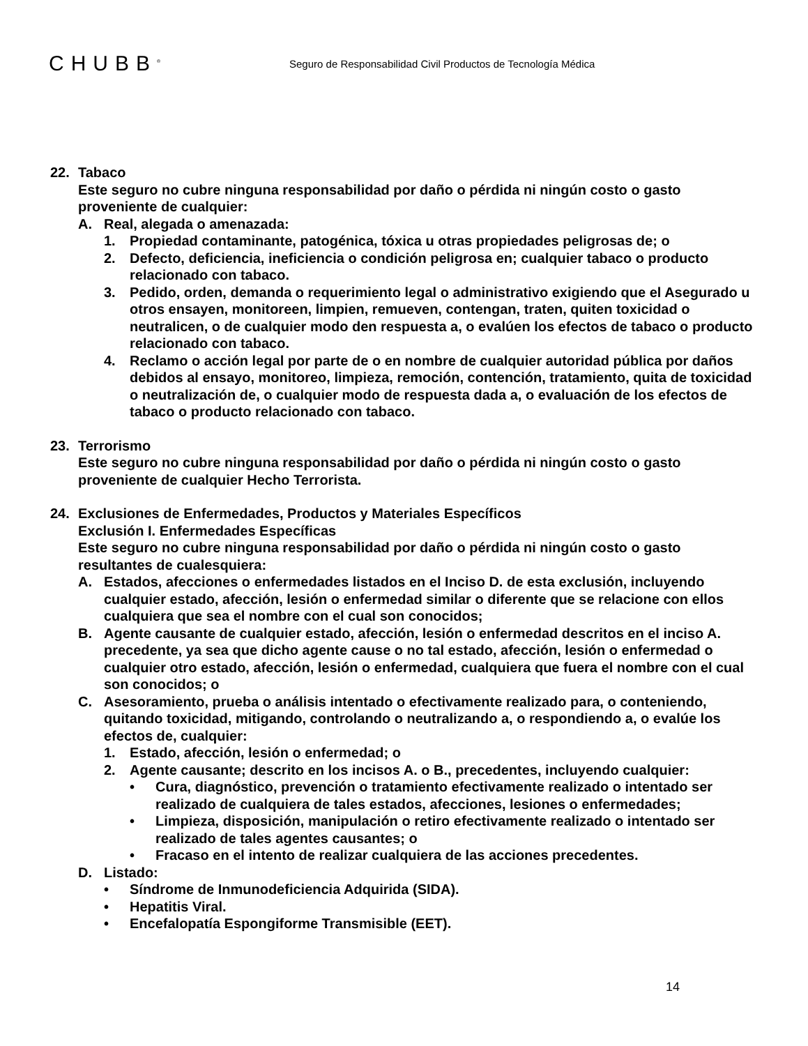CHUBB<sup>®</sup>
Seguro de Responsabilidad Civil Productos de Tecnología Médica
22. Tabaco
Este seguro no cubre ninguna responsabilidad por daño o pérdida ni ningún costo o gasto proveniente de cualquier:
A. Real, alegada o amenazada:
1. Propiedad contaminante, patogénica, tóxica u otras propiedades peligrosas de; o
2. Defecto, deficiencia, ineficiencia o condición peligrosa en; cualquier tabaco o producto relacionado con tabaco.
3. Pedido, orden, demanda o requerimiento legal o administrativo exigiendo que el Asegurado u otros ensayen, monitoreen, limpien, remueven, contengan, traten, quiten toxicidad o neutralicen, o de cualquier modo den respuesta a, o evalúen los efectos de tabaco o producto relacionado con tabaco.
4. Reclamo o acción legal por parte de o en nombre de cualquier autoridad pública por daños debidos al ensayo, monitoreo, limpieza, remoción, contención, tratamiento, quita de toxicidad o neutralización de, o cualquier modo de respuesta dada a, o evaluación de los efectos de tabaco o producto relacionado con tabaco.
23. Terrorismo
Este seguro no cubre ninguna responsabilidad por daño o pérdida ni ningún costo o gasto proveniente de cualquier Hecho Terrorista.
24. Exclusiones de Enfermedades, Productos y Materiales Específicos
Exclusión I. Enfermedades Específicas
Este seguro no cubre ninguna responsabilidad por daño o pérdida ni ningún costo o gasto resultantes de cualesquiera:
A. Estados, afecciones o enfermedades listados en el Inciso D. de esta exclusión, incluyendo cualquier estado, afección, lesión o enfermedad similar o diferente que se relacione con ellos cualquiera que sea el nombre con el cual son conocidos;
B. Agente causante de cualquier estado, afección, lesión o enfermedad descritos en el inciso A. precedente, ya sea que dicho agente cause o no tal estado, afección, lesión o enfermedad o cualquier otro estado, afección, lesión o enfermedad, cualquiera que fuera el nombre con el cual son conocidos; o
C. Asesoramiento, prueba o análisis intentado o efectivamente realizado para, o conteniendo, quitando toxicidad, mitigando, controlando o neutralizando a, o respondiendo a, o evalúe los efectos de, cualquier:
1. Estado, afección, lesión o enfermedad; o
2. Agente causante; descrito en los incisos A. o B., precedentes, incluyendo cualquier:
• Cura, diagnóstico, prevención o tratamiento efectivamente realizado o intentado ser realizado de cualquiera de tales estados, afecciones, lesiones o enfermedades;
• Limpieza, disposición, manipulación o retiro efectivamente realizado o intentado ser realizado de tales agentes causantes; o
• Fracaso en el intento de realizar cualquiera de las acciones precedentes.
D. Listado:
• Síndrome de Inmunodeficiencia Adquirida (SIDA).
• Hepatitis Viral.
• Encefalopatía Espongiforme Transmisible (EET).
14